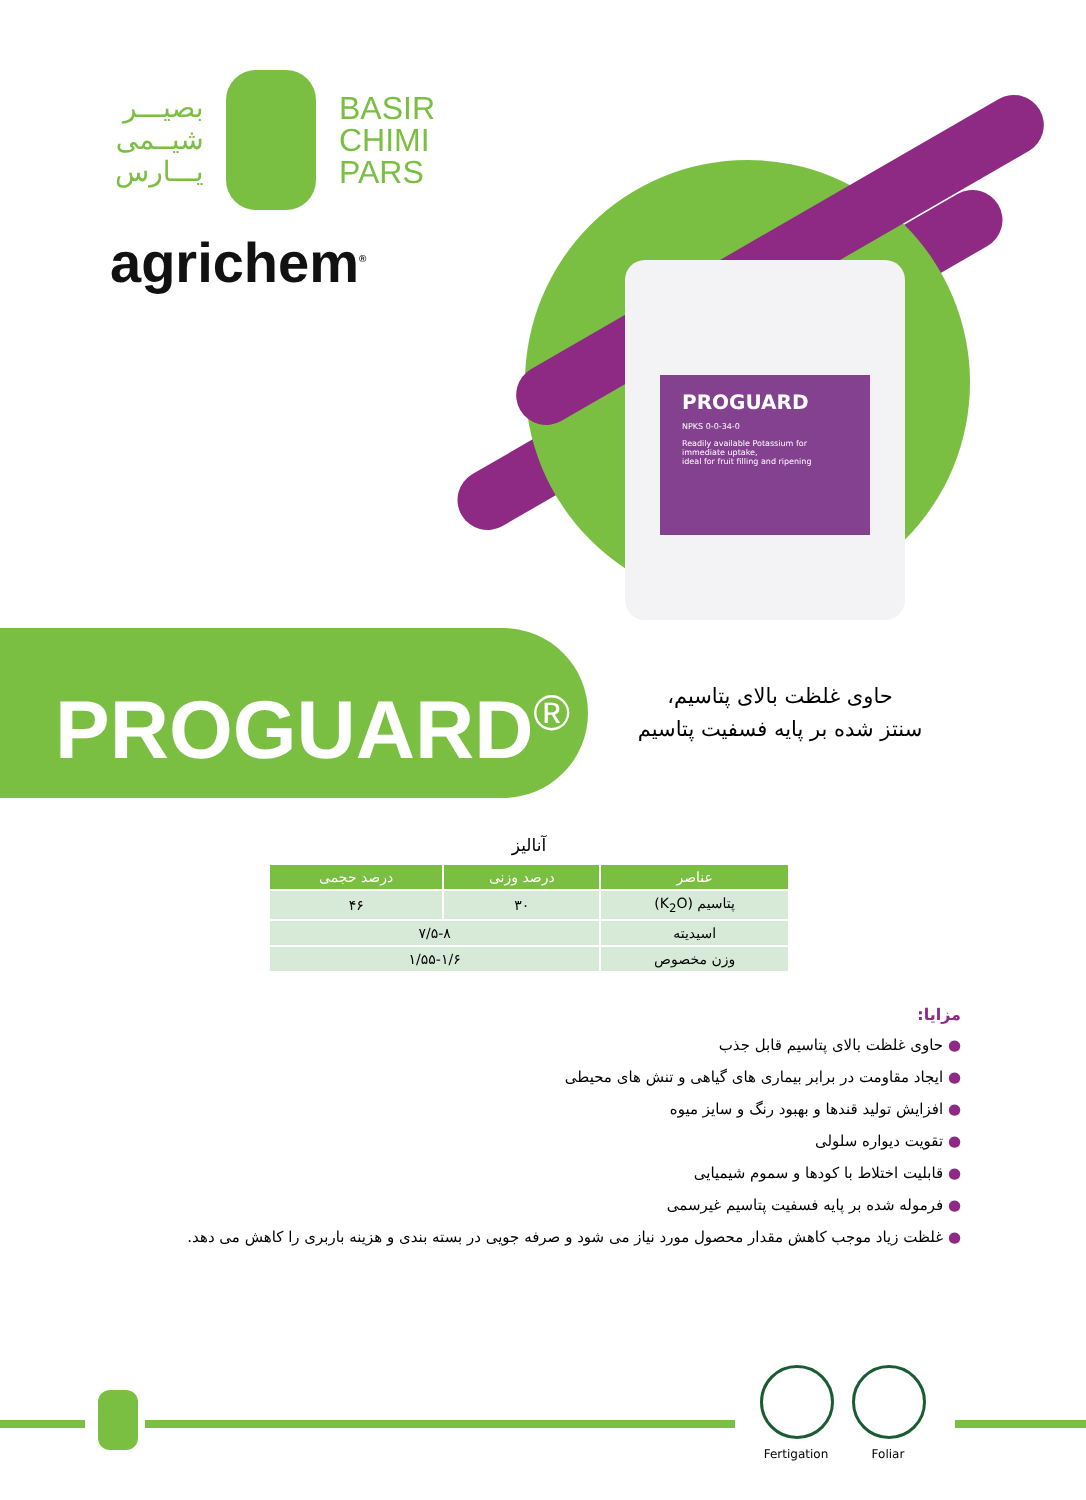بصیـــر
شیــمی
یـــارس
BASIR
CHIMI
PARS
agrichem<sup>®</sup>
PROGUARD
NPKS 0-0-34-0
Readily available Potassium for immediate uptake,
ideal for fruit filling and ripening
PROGUARD<sup>®</sup>
حاوی غلظت بالای پتاسیم،
سنتز شده بر پایه فسفیت پتاسیم
آنالیز
| عناصر | درصد وزنی | درصد حجمی |
| --- | --- | --- |
| پتاسیم (K<sub>2</sub>O) | ۳۰ | ۴۶ |
| اسیدیته | ۷/۵-۸ | |
| وزن مخصوص | ۱/۵۵-۱/۶ | |
مزایا:
● حاوی غلظت بالای پتاسیم قابل جذب
● ایجاد مقاومت در برابر بیماری های گیاهی و تنش های محیطی
● افزایش تولید قندها و بهبود رنگ و سایز میوه
● تقویت دیواره سلولی
● قابلیت اختلاط با کودها و سموم شیمیایی
● فرموله شده بر پایه فسفیت پتاسیم غیرسمی
● غلظت زیاد موجب کاهش مقدار محصول مورد نیاز می شود و صرفه جویی در بسته بندی و هزینه باربری را کاهش می دهد.
Fertigation
Foliar